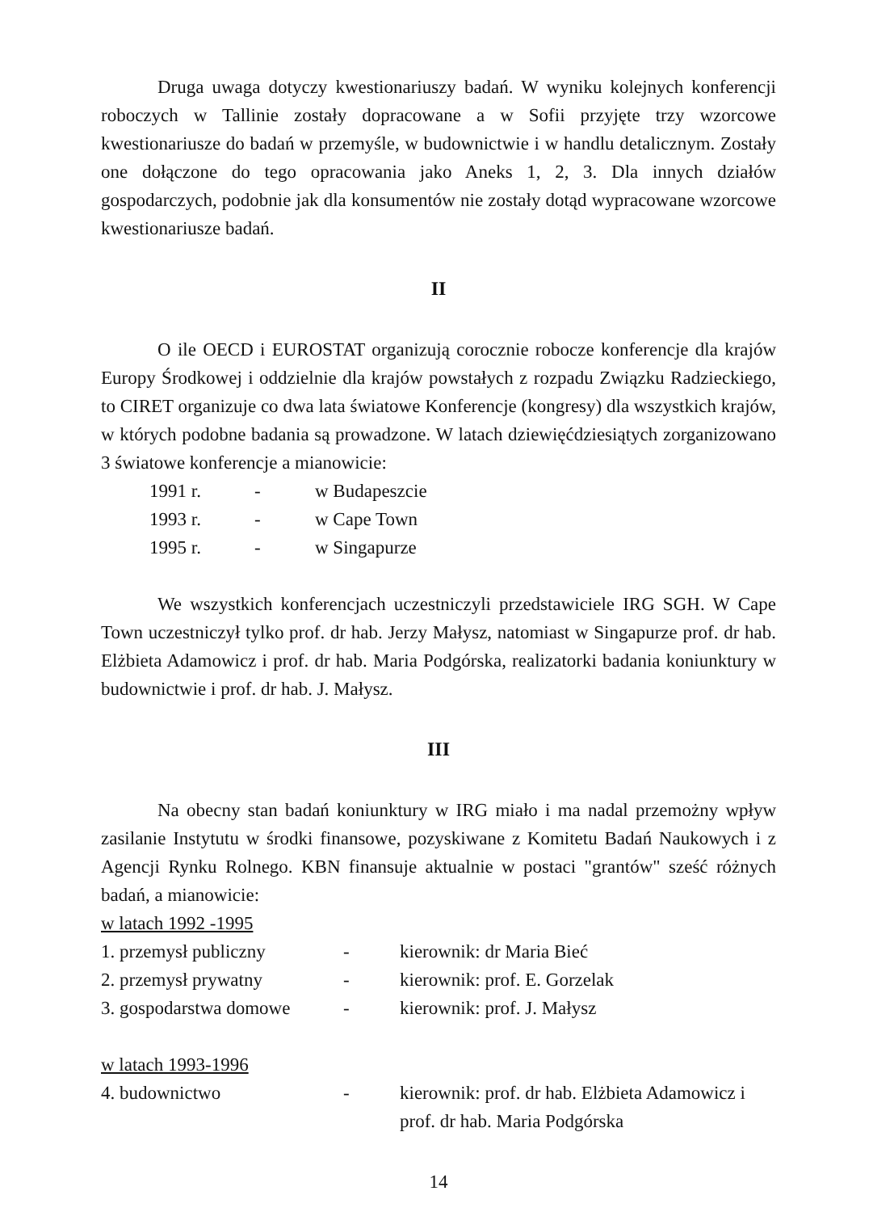Druga uwaga dotyczy kwestionariuszy badań. W wyniku kolejnych konferencji roboczych w Tallinie zostały dopracowane a w Sofii przyjęte trzy wzorcowe kwestionariusze do badań w przemyśle, w budownictwie i w handlu detalicznym. Zostały one dołączone do tego opracowania jako Aneks 1, 2, 3. Dla innych działów gospodarczych, podobnie jak dla konsumentów nie zostały dotąd wypracowane wzorcowe kwestionariusze badań.
II
O ile OECD i EUROSTAT organizują corocznie robocze konferencje dla krajów Europy Środkowej i oddzielnie dla krajów powstałych z rozpadu Związku Radzieckiego, to CIRET organizuje co dwa lata światowe Konferencje (kongresy) dla wszystkich krajów, w których podobne badania są prowadzone. W latach dziewięćdziesiątych zorganizowano 3 światowe konferencje a mianowicie:
1991 r. - w Budapeszcie
1993 r. - w Cape Town
1995 r. - w Singapurze
We wszystkich konferencjach uczestniczyli przedstawiciele IRG SGH. W Cape Town uczestniczył tylko prof. dr hab. Jerzy Małysz, natomiast w Singapurze prof. dr hab. Elżbieta Adamowicz i prof. dr hab. Maria Podgórska, realizatorki badania koniunktury w budownictwie i prof. dr hab. J. Małysz.
III
Na obecny stan badań koniunktury w IRG miało i ma nadal przemożny wpływ zasilanie Instytutu w środki finansowe, pozyskiwane z Komitetu Badań Naukowych i z Agencji Rynku Rolnego. KBN finansuje aktualnie w postaci "grantów" sześć różnych badań, a mianowicie:
w latach 1992 -1995
1. przemysł publiczny - kierownik: dr Maria Bieć
2. przemysł prywatny - kierownik: prof. E. Gorzelak
3. gospodarstwa domowe - kierownik: prof. J. Małysz
w latach 1993-1996
4. budownictwo - kierownik: prof. dr hab. Elżbieta Adamowicz i prof. dr hab. Maria Podgórska
14